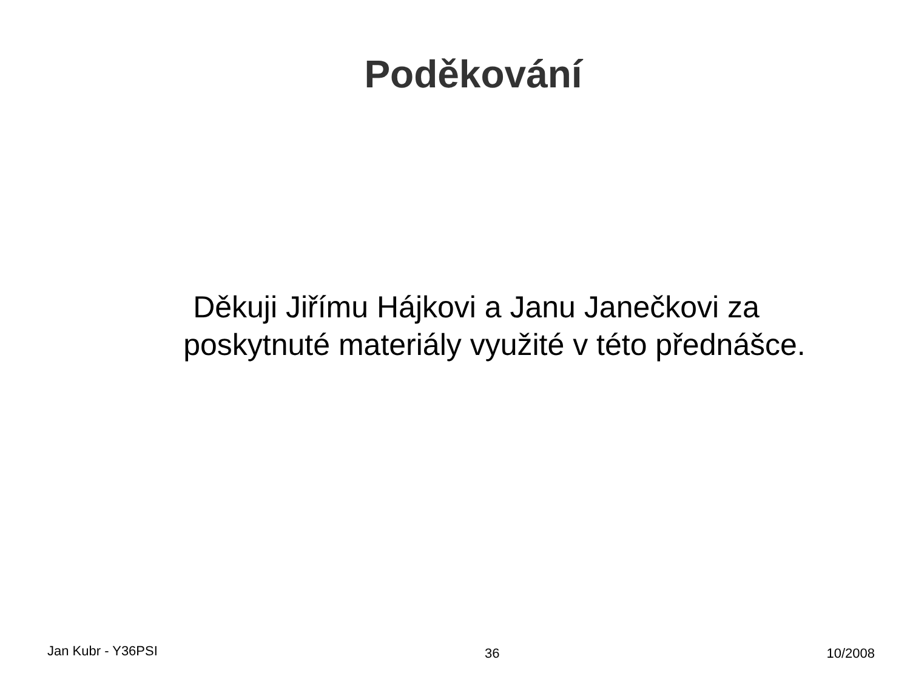Poděkování
Děkuji Jiřímu Hájkovi a Janu Janečkovi za poskytnuté materiály využité v této přednášce.
Jan Kubr - Y36PSI 36 10/2008